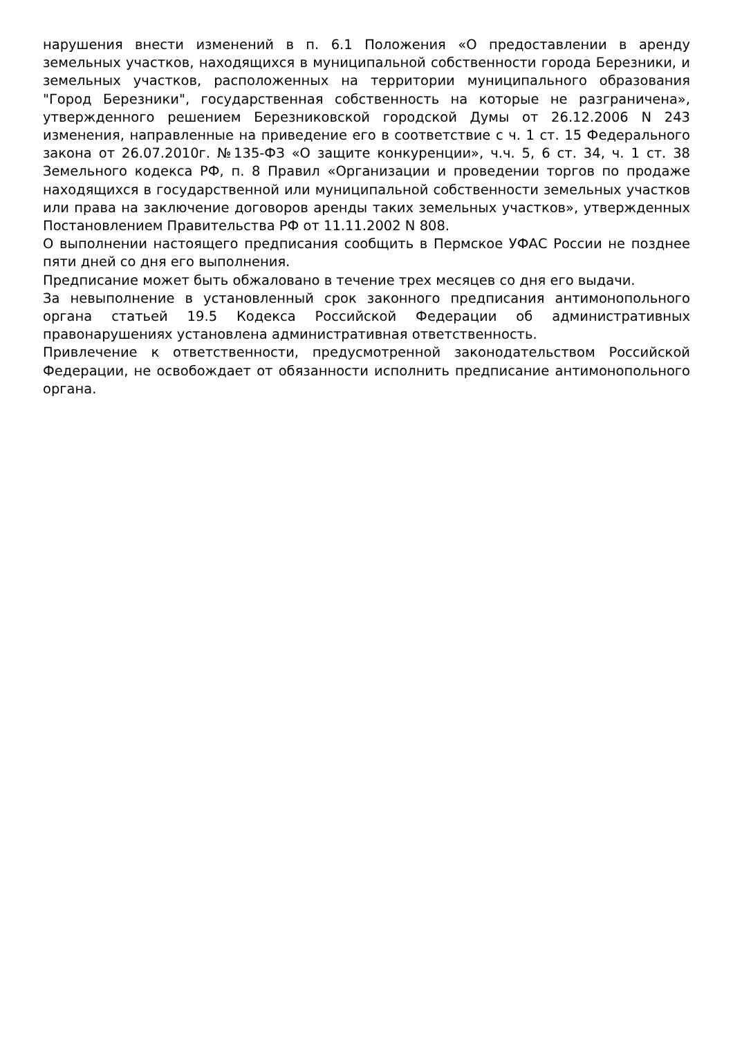нарушения внести изменений в п. 6.1 Положения «О предоставлении в аренду земельных участков, находящихся в муниципальной собственности города Березники, и земельных участков, расположенных на территории муниципального образования "Город Березники", государственная собственность на которые не разграничена», утвержденного решением Березниковской городской Думы от 26.12.2006 N 243 изменения, направленные на приведение его в соответствие с ч. 1 ст. 15 Федерального закона от 26.07.2010г. №135-ФЗ «О защите конкуренции», ч.ч. 5, 6 ст. 34, ч. 1 ст. 38 Земельного кодекса РФ, п. 8 Правил «Организации и проведении торгов по продаже находящихся в государственной или муниципальной собственности земельных участков или права на заключение договоров аренды таких земельных участков», утвержденных Постановлением Правительства РФ от 11.11.2002 N 808.
О выполнении настоящего предписания сообщить в Пермское УФАС России не позднее пяти дней со дня его выполнения.
Предписание может быть обжаловано в течение трех месяцев со дня его выдачи.
За невыполнение в установленный срок законного предписания антимонопольного органа статьей 19.5 Кодекса Российской Федерации об административных правонарушениях установлена административная ответственность.
Привлечение к ответственности, предусмотренной законодательством Российской Федерации, не освобождает от обязанности исполнить предписание антимонопольного органа.